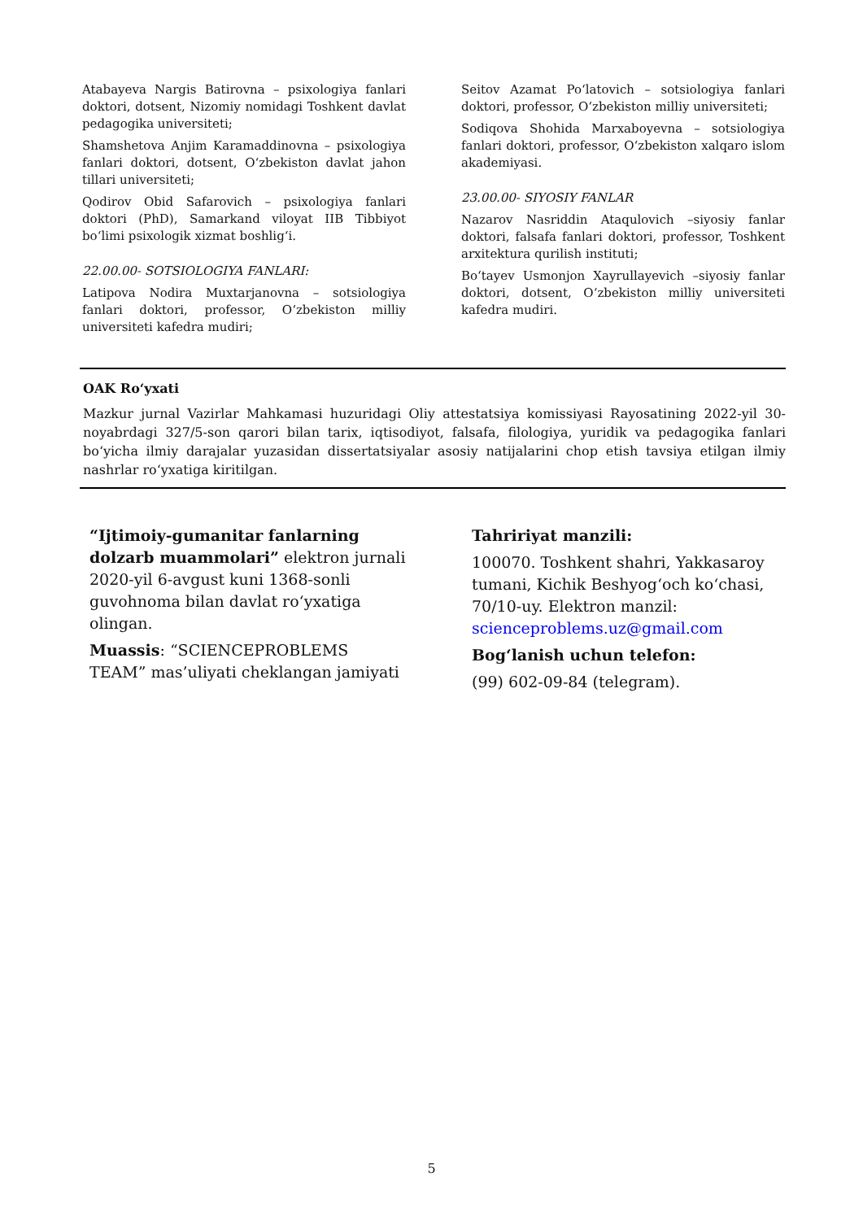Atabayeva Nargis Batirovna – psixologiya fanlari doktori, dotsent, Nizomiy nomidagi Toshkent davlat pedagogika universiteti;
Shamshetova Anjim Karamaddinovna – psixologiya fanlari doktori, dotsent, O‘zbekiston davlat jahon tillari universiteti;
Qodirov Obid Safarovich – psixologiya fanlari doktori (PhD), Samarkand viloyat IIB Tibbiyot bo‘limi psixologik xizmat boshlig‘i.
22.00.00- SOTSIOLOGIYA FANLARI:
Latipova Nodira Muxtarjanovna – sotsiologiya fanlari doktori, professor, O‘zbekiston milliy universiteti kafedra mudiri;
Seitov Azamat Po‘latovich – sotsiologiya fanlari doktori, professor, O‘zbekiston milliy universiteti;
Sodiqova Shohida Marxaboyevna – sotsiologiya fanlari doktori, professor, O‘zbekiston xalqaro islom akademiyasi.
23.00.00- SIYOSIY FANLAR
Nazarov Nasriddin Ataqulovich –siyosiy fanlar doktori, falsafa fanlari doktori, professor, Toshkent arxitektura qurilish instituti;
Bo‘tayev Usmonjon Xayrullayevich –siyosiy fanlar doktori, dotsent, O‘zbekiston milliy universiteti kafedra mudiri.
OAK Ro‘yxati
Mazkur jurnal Vazirlar Mahkamasi huzuridagi Oliy attestatsiya komissiyasi Rayosatining 2022-yil 30-noyabrdagi 327/5-son qarori bilan tarix, iqtisodiyot, falsafa, filologiya, yuridik va pedagogika fanlari bo‘yicha ilmiy darajalar yuzasidan dissertatsiyalar asosiy natijalarini chop etish tavsiya etilgan ilmiy nashrlar ro‘yxatiga kiritilgan.
“Ijtimoiy-gumanitar fanlarning dolzarb muammolari” elektron jurnali 2020-yil 6-avgust kuni 1368-sonli guvohnoma bilan davlat ro‘yxatiga olingan.
Muassis: “SCIENCEPROBLEMS TEAM” mas’uliyati cheklangan jamiyati
Tahririyat manzili:
100070. Toshkent shahri, Yakkasaroy tumani, Kichik Beshyog‘och ko‘chasi, 70/10-uy. Elektron manzil: scienceproblems.uz@gmail.com
Bog‘lanish uchun telefon:
(99) 602-09-84 (telegram).
5